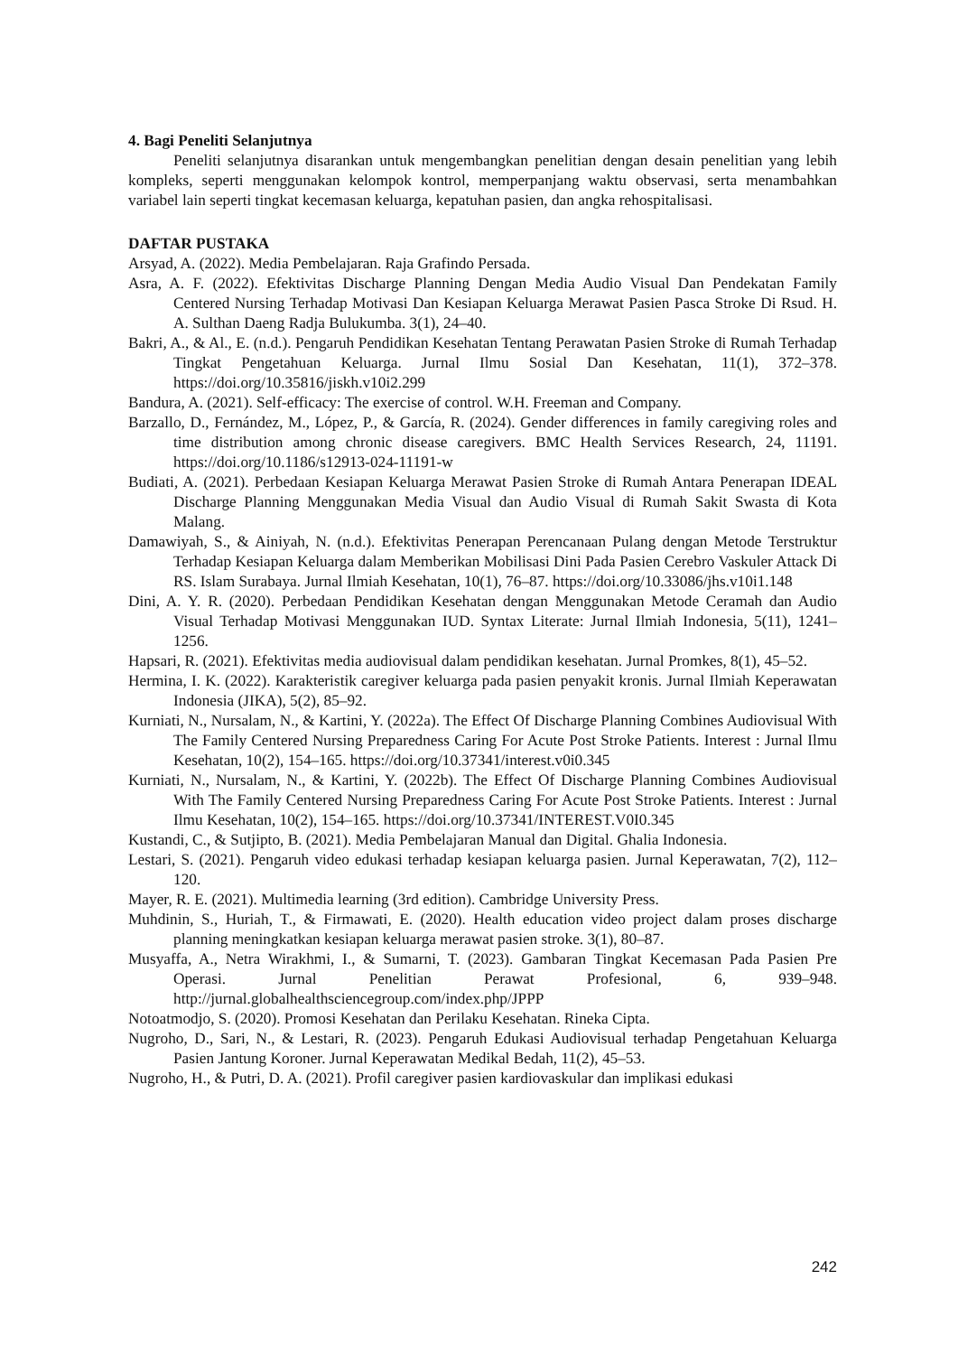4. Bagi Peneliti Selanjutnya
Peneliti selanjutnya disarankan untuk mengembangkan penelitian dengan desain penelitian yang lebih kompleks, seperti menggunakan kelompok kontrol, memperpanjang waktu observasi, serta menambahkan variabel lain seperti tingkat kecemasan keluarga, kepatuhan pasien, dan angka rehospitalisasi.
DAFTAR PUSTAKA
Arsyad, A. (2022). Media Pembelajaran. Raja Grafindo Persada.
Asra, A. F. (2022). Efektivitas Discharge Planning Dengan Media Audio Visual Dan Pendekatan Family Centered Nursing Terhadap Motivasi Dan Kesiapan Keluarga Merawat Pasien Pasca Stroke Di Rsud. H. A. Sulthan Daeng Radja Bulukumba. 3(1), 24–40.
Bakri, A., & Al., E. (n.d.). Pengaruh Pendidikan Kesehatan Tentang Perawatan Pasien Stroke di Rumah Terhadap Tingkat Pengetahuan Keluarga. Jurnal Ilmu Sosial Dan Kesehatan, 11(1), 372–378. https://doi.org/10.35816/jiskh.v10i2.299
Bandura, A. (2021). Self-efficacy: The exercise of control. W.H. Freeman and Company.
Barzallo, D., Fernández, M., López, P., & García, R. (2024). Gender differences in family caregiving roles and time distribution among chronic disease caregivers. BMC Health Services Research, 24, 11191. https://doi.org/10.1186/s12913-024-11191-w
Budiati, A. (2021). Perbedaan Kesiapan Keluarga Merawat Pasien Stroke di Rumah Antara Penerapan IDEAL Discharge Planning Menggunakan Media Visual dan Audio Visual di Rumah Sakit Swasta di Kota Malang.
Damawiyah, S., & Ainiyah, N. (n.d.). Efektivitas Penerapan Perencanaan Pulang dengan Metode Terstruktur Terhadap Kesiapan Keluarga dalam Memberikan Mobilisasi Dini Pada Pasien Cerebro Vaskuler Attack Di RS. Islam Surabaya. Jurnal Ilmiah Kesehatan, 10(1), 76–87. https://doi.org/10.33086/jhs.v10i1.148
Dini, A. Y. R. (2020). Perbedaan Pendidikan Kesehatan dengan Menggunakan Metode Ceramah dan Audio Visual Terhadap Motivasi Menggunakan IUD. Syntax Literate: Jurnal Ilmiah Indonesia, 5(11), 1241–1256.
Hapsari, R. (2021). Efektivitas media audiovisual dalam pendidikan kesehatan. Jurnal Promkes, 8(1), 45–52.
Hermina, I. K. (2022). Karakteristik caregiver keluarga pada pasien penyakit kronis. Jurnal Ilmiah Keperawatan Indonesia (JIKA), 5(2), 85–92.
Kurniati, N., Nursalam, N., & Kartini, Y. (2022a). The Effect Of Discharge Planning Combines Audiovisual With The Family Centered Nursing Preparedness Caring For Acute Post Stroke Patients. Interest : Jurnal Ilmu Kesehatan, 10(2), 154–165. https://doi.org/10.37341/interest.v0i0.345
Kurniati, N., Nursalam, N., & Kartini, Y. (2022b). The Effect Of Discharge Planning Combines Audiovisual With The Family Centered Nursing Preparedness Caring For Acute Post Stroke Patients. Interest : Jurnal Ilmu Kesehatan, 10(2), 154–165. https://doi.org/10.37341/INTEREST.V0I0.345
Kustandi, C., & Sutjipto, B. (2021). Media Pembelajaran Manual dan Digital. Ghalia Indonesia.
Lestari, S. (2021). Pengaruh video edukasi terhadap kesiapan keluarga pasien. Jurnal Keperawatan, 7(2), 112–120.
Mayer, R. E. (2021). Multimedia learning (3rd edition). Cambridge University Press.
Muhdinin, S., Huriah, T., & Firmawati, E. (2020). Health education video project dalam proses discharge planning meningkatkan kesiapan keluarga merawat pasien stroke. 3(1), 80–87.
Musyaffa, A., Netra Wirakhmi, I., & Sumarni, T. (2023). Gambaran Tingkat Kecemasan Pada Pasien Pre Operasi. Jurnal Penelitian Perawat Profesional, 6, 939–948. http://jurnal.globalhealthsciencegroup.com/index.php/JPPP
Notoatmodjo, S. (2020). Promosi Kesehatan dan Perilaku Kesehatan. Rineka Cipta.
Nugroho, D., Sari, N., & Lestari, R. (2023). Pengaruh Edukasi Audiovisual terhadap Pengetahuan Keluarga Pasien Jantung Koroner. Jurnal Keperawatan Medikal Bedah, 11(2), 45–53.
Nugroho, H., & Putri, D. A. (2021). Profil caregiver pasien kardiovaskular dan implikasi edukasi
242